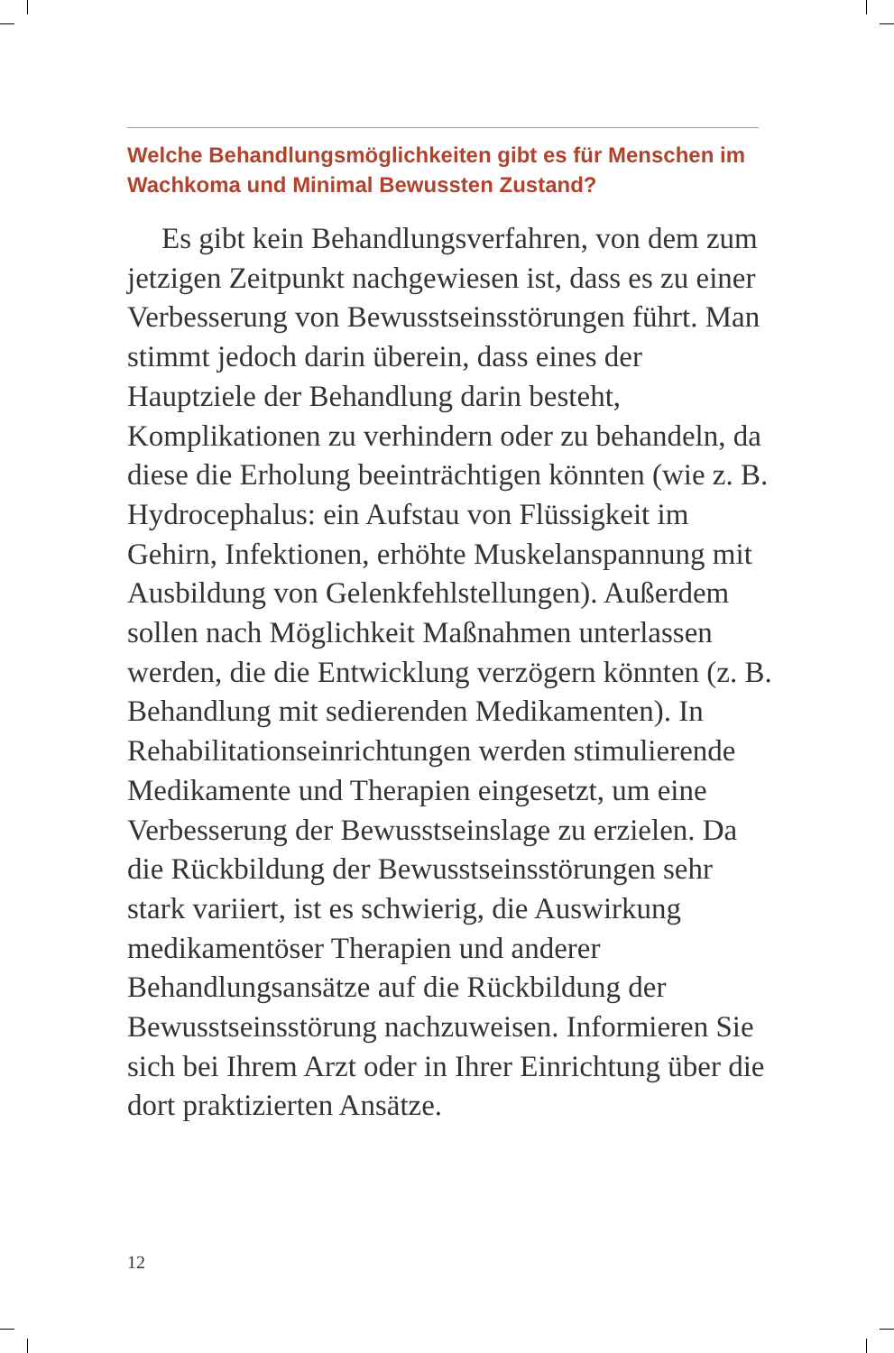Welche Behandlungsmöglichkeiten gibt es für Menschen im Wachkoma und Minimal Bewussten Zustand?
Es gibt kein Behandlungsverfahren, von dem zum jetzigen Zeitpunkt nachgewiesen ist, dass es zu einer Verbesserung von Bewusstseinsstörungen führt. Man stimmt jedoch darin überein, dass eines der Hauptziele der Behandlung darin besteht, Komplikationen zu verhindern oder zu behandeln, da diese die Erholung beeinträchtigen könnten (wie z. B. Hydrocephalus: ein Aufstau von Flüssigkeit im Gehirn, Infektionen, erhöhte Muskelanspannung mit Ausbildung von Gelenkfehlstellungen). Außerdem sollen nach Möglichkeit Maßnahmen unterlassen werden, die die Entwicklung verzögern könnten (z. B. Behandlung mit sedierenden Medikamenten). In Rehabilitationseinrichtungen werden stimulierende Medikamente und Therapien eingesetzt, um eine Verbesserung der Bewusstseinslage zu erzielen. Da die Rückbildung der Bewusstseinsstörungen sehr stark variiert, ist es schwierig, die Auswirkung medikamentöser Therapien und anderer Behandlungsansätze auf die Rückbildung der Bewusstseinsstörung nachzuweisen. Informieren Sie sich bei Ihrem Arzt oder in Ihrer Einrichtung über die dort praktizierten Ansätze.
12